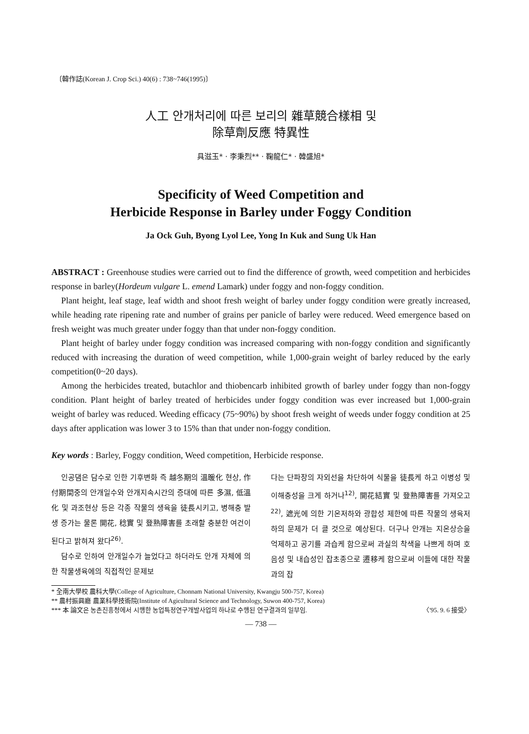〔韓作誌(Korean J. Crop Sci.) 40(6) : 738~746(1995)〕
人工 안개처리에 따른 보리의 雜草競合樣相 및
除草劑反應 特異性
具滋玉* · 李秉烈** · 鞠龍仁* · 韓盛旭*
Specificity of Weed Competition and
Herbicide Response in Barley under Foggy Condition
Ja Ock Guh, Byong Lyol Lee, Yong In Kuk and Sung Uk Han
ABSTRACT : Greenhouse studies were carried out to find the difference of growth, weed competition and herbicides response in barley(Hordeum vulgare L. emend Lamark) under foggy and non-foggy condition.
Plant height, leaf stage, leaf width and shoot fresh weight of barley under foggy condition were greatly increased, while heading rate ripening rate and number of grains per panicle of barley were reduced. Weed emergence based on fresh weight was much greater under foggy than that under non-foggy condition.
Plant height of barley under foggy condition was increased comparing with non-foggy condition and significantly reduced with increasing the duration of weed competition, while 1,000-grain weight of barley reduced by the early competition(0~20 days).
Among the herbicides treated, butachlor and thiobencarb inhibited growth of barley under foggy than non-foggy condition. Plant height of barley treated of herbicides under foggy condition was ever increased but 1,000-grain weight of barley was reduced. Weeding efficacy (75~90%) by shoot fresh weight of weeds under foggy condition at 25 days after application was lower 3 to 15% than that under non-foggy condition.
Key words : Barley, Foggy condition, Weed competition, Herbicide response.
인공댐은 담수로 인한 기후변화 즉 越冬期의 溫暖化 현상, 作付期間중의 안개일수와 안개지속시간의 증대에 따른 多濕, 低溫化 및 과조현상 등은 각종 작물의 생육을 徒長시키고, 병해충 발생 증가는 물론 開花, 稔實 및 登熟障害를 초래할 충분한 여건이 된다고 밝혀져 왔다<sup>26)</sup>.
담수로 인하여 안개일수가 늘었다고 하더라도 안개 자체에 의한 작물생육에의 직접적인 문제보
다는 단파장의 자외선을 차단하여 식물을 徒長케 하고 이병성 및 이해충성을 크게 하거나<sup>12)</sup>, 開花結實 및 登熟障害를 가져오고<sup>22)</sup>, 遮光에 의한 기온저하와 광합성 제한에 따른 작물의 생육저하의 문제가 더 클 것으로 예상된다. 더구나 안개는 지온상승을 억제하고 공기를 과습케 함으로써 과실의 착색을 나쁘게 하며 호음성 및 내습성인 잡초종으로 遷移케 함으로써 이들에 대한 작물과의 잡
* 全南大學校 農科大學(College of Agriculture, Chonnam National University, Kwangju 500-757, Korea)
** 農村振興廳 農業科學技術院(Institute of Agicultural Science and Technology, Suwon 400-757, Korea)
*** 本 論文은 농촌진흥청에서 시행한 농업특정연구개발사업의 하나로 수행된 연구결과의 일부임. 〈'95. 9. 6 接受〉
— 738 —